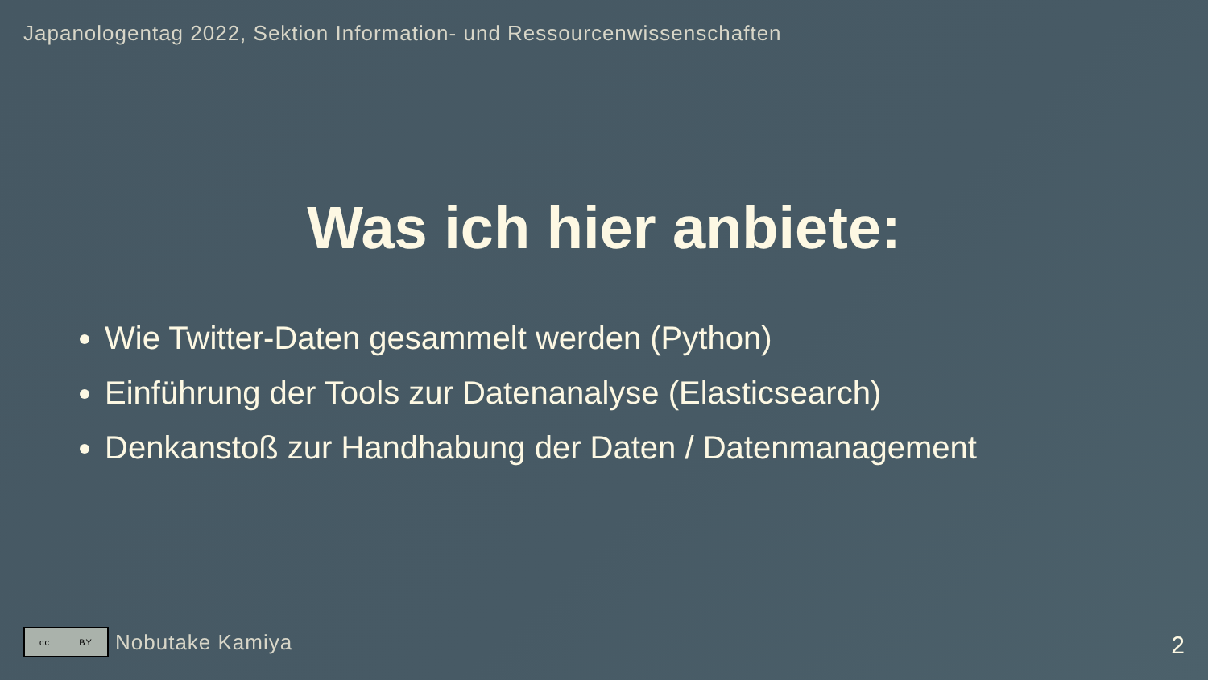Japanologentag 2022, Sektion Information- und Ressourcenwissenschaften
Was ich hier anbiete:
Wie Twitter-Daten gesammelt werden (Python)
Einführung der Tools zur Datenanalyse (Elasticsearch)
Denkanstoß zur Handhabung der Daten / Datenmanagement
cc BY
Nobutake Kamiya
2